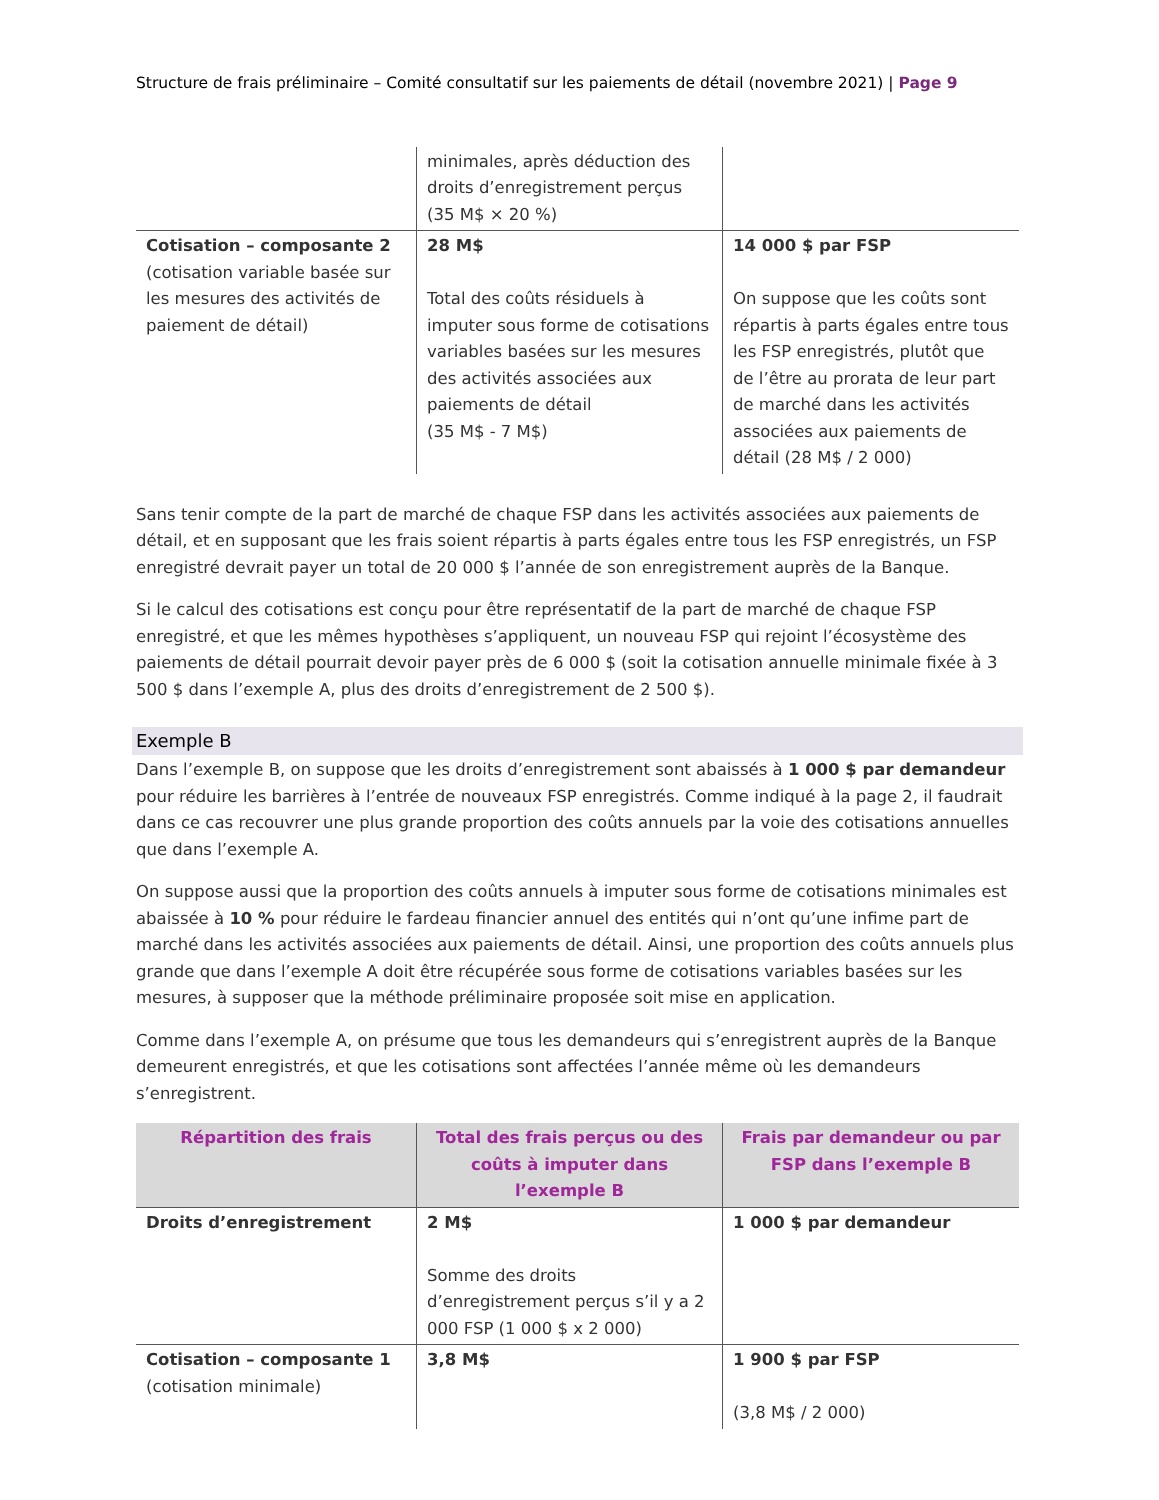Structure de frais préliminaire – Comité consultatif sur les paiements de détail (novembre 2021) | Page 9
| | minimales, après déduction des droits d’enregistrement perçus (35 M$ × 20 %) | |
| Cotisation – composante 2 (cotisation variable basée sur les mesures des activités de paiement de détail) | 28 M$ Total des coûts résiduels à imputer sous forme de cotisations variables basées sur les mesures des activités associées aux paiements de détail (35 M$ - 7 M$) | 14 000 $ par FSP On suppose que les coûts sont répartis à parts égales entre tous les FSP enregistrés, plutôt que de l’être au prorata de leur part de marché dans les activités associées aux paiements de détail (28 M$ / 2 000) |
Sans tenir compte de la part de marché de chaque FSP dans les activités associées aux paiements de détail, et en supposant que les frais soient répartis à parts égales entre tous les FSP enregistrés, un FSP enregistré devrait payer un total de 20 000 $ l’année de son enregistrement auprès de la Banque.
Si le calcul des cotisations est conçu pour être représentatif de la part de marché de chaque FSP enregistré, et que les mêmes hypothèses s’appliquent, un nouveau FSP qui rejoint l’écosystème des paiements de détail pourrait devoir payer près de 6 000 $ (soit la cotisation annuelle minimale fixée à 3 500 $ dans l’exemple A, plus des droits d’enregistrement de 2 500 $).
Exemple B
Dans l’exemple B, on suppose que les droits d’enregistrement sont abaissés à 1 000 $ par demandeur pour réduire les barrières à l’entrée de nouveaux FSP enregistrés. Comme indiqué à la page 2, il faudrait dans ce cas recouvrer une plus grande proportion des coûts annuels par la voie des cotisations annuelles que dans l’exemple A.
On suppose aussi que la proportion des coûts annuels à imputer sous forme de cotisations minimales est abaissée à 10 % pour réduire le fardeau financier annuel des entités qui n’ont qu’une infime part de marché dans les activités associées aux paiements de détail. Ainsi, une proportion des coûts annuels plus grande que dans l’exemple A doit être récupérée sous forme de cotisations variables basées sur les mesures, à supposer que la méthode préliminaire proposée soit mise en application.
Comme dans l’exemple A, on présume que tous les demandeurs qui s’enregistrent auprès de la Banque demeurent enregistrés, et que les cotisations sont affectées l’année même où les demandeurs s’enregistrent.
| Répartition des frais | Total des frais perçus ou des coûts à imputer dans l’exemple B | Frais par demandeur ou par FSP dans l’exemple B |
| --- | --- | --- |
| Droits d’enregistrement | 2 M$ Somme des droits d’enregistrement perçus s’il y a 2 000 FSP (1 000 $ x 2 000) | 1 000 $ par demandeur |
| Cotisation – composante 1 (cotisation minimale) | 3,8 M$ | 1 900 $ par FSP (3,8 M$ / 2 000) |